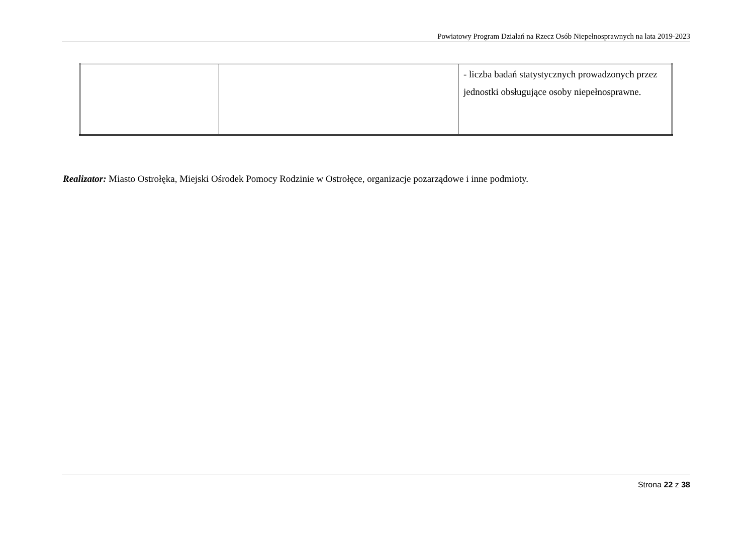Powiatowy Program Działań na Rzecz Osób Niepełnosprawnych na lata 2019-2023
| | | - liczba badań statystycznych prowadzonych przez jednostki obsługujące osoby niepełnosprawne. |
Realizator: Miasto Ostrołęka, Miejski Ośrodek Pomocy Rodzinie w Ostrołęce, organizacje pozarządowe i inne podmioty.
Strona 22 z 38